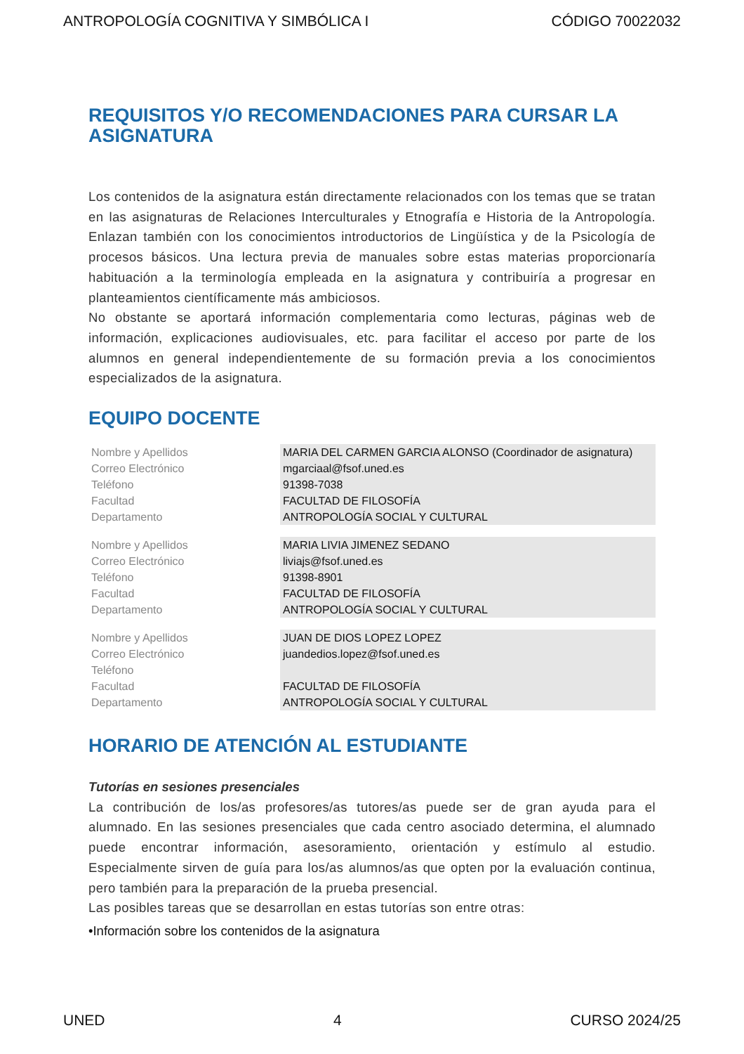ANTROPOLOGÍA COGNITIVA Y SIMBÓLICA I CÓDIGO 70022032
REQUISITOS Y/O RECOMENDACIONES PARA CURSAR LA ASIGNATURA
Los contenidos de la asignatura están directamente relacionados con los temas que se tratan en las asignaturas de Relaciones Interculturales y Etnografía e Historia de la Antropología. Enlazan también con los conocimientos introductorios de Lingüística y de la Psicología de procesos básicos. Una lectura previa de manuales sobre estas materias proporcionaría habituación a la terminología empleada en la asignatura y contribuiría a progresar en planteamientos científicamente más ambiciosos.
No obstante se aportará información complementaria como lecturas, páginas web de información, explicaciones audiovisuales, etc. para facilitar el acceso por parte de los alumnos en general independientemente de su formación previa a los conocimientos especializados de la asignatura.
EQUIPO DOCENTE
| Nombre y Apellidos | MARIA DEL CARMEN GARCIA ALONSO (Coordinador de asignatura) |
| Correo Electrónico | mgarciaal@fsof.uned.es |
| Teléfono | 91398-7038 |
| Facultad | FACULTAD DE FILOSOFÍA |
| Departamento | ANTROPOLOGÍA SOCIAL Y CULTURAL |
| Nombre y Apellidos | MARIA LIVIA JIMENEZ SEDANO |
| Correo Electrónico | liviajs@fsof.uned.es |
| Teléfono | 91398-8901 |
| Facultad | FACULTAD DE FILOSOFÍA |
| Departamento | ANTROPOLOGÍA SOCIAL Y CULTURAL |
| Nombre y Apellidos | JUAN DE DIOS LOPEZ LOPEZ |
| Correo Electrónico | juandedios.lopez@fsof.uned.es |
| Teléfono | |
| Facultad | FACULTAD DE FILOSOFÍA |
| Departamento | ANTROPOLOGÍA SOCIAL Y CULTURAL |
HORARIO DE ATENCIÓN AL ESTUDIANTE
Tutorías en sesiones presenciales
La contribución de los/as profesores/as tutores/as puede ser de gran ayuda para el alumnado. En las sesiones presenciales que cada centro asociado determina, el alumnado puede encontrar información, asesoramiento, orientación y estímulo al estudio. Especialmente sirven de guía para los/as alumnos/as que opten por la evaluación continua, pero también para la preparación de la prueba presencial.
Las posibles tareas que se desarrollan en estas tutorías son entre otras:
•Información sobre los contenidos de la asignatura
UNED 4 CURSO 2024/25